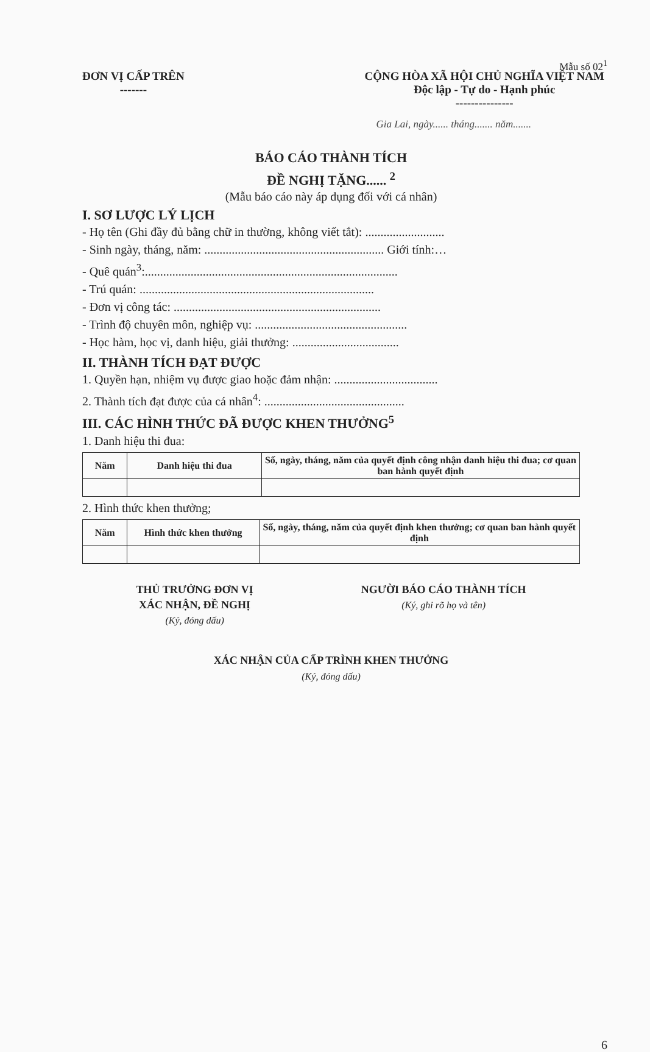Mẫu số 02<sup>1</sup>
ĐƠN VỊ CẤP TRÊN
-------
CỘNG HÒA XÃ HỘI CHỦ NGHĨA VIỆT NAM
Độc lập - Tự do - Hạnh phúc
---------------
Gia Lai, ngày...... tháng....... năm.......
BÁO CÁO THÀNH TÍCH
ĐỀ NGHỊ TẶNG...... <sup>2</sup>
(Mẫu báo cáo này áp dụng đối với cá nhân)
I. SƠ LƯỢC LÝ LỊCH
- Họ tên (Ghi đầy đủ bằng chữ in thường, không viết tắt): ..........................
- Sinh ngày, tháng, năm: ........................................................... Giới tính:…
- Quê quán<sup>3</sup>:...................................................................................
- Trú quán: .............................................................................
- Đơn vị công tác: ....................................................................
- Trình độ chuyên môn, nghiệp vụ: ..................................................
- Học hàm, học vị, danh hiệu, giải thưởng: ...................................
II. THÀNH TÍCH ĐẠT ĐƯỢC
1. Quyền hạn, nhiệm vụ được giao hoặc đảm nhận: ..................................
2. Thành tích đạt được của cá nhân<sup>4</sup>: ..............................................
III. CÁC HÌNH THỨC ĐÃ ĐƯỢC KHEN THƯỞNG<sup>5</sup>
1. Danh hiệu thi đua:
| Năm | Danh hiệu thi đua | Số, ngày, tháng, năm của quyết định công nhận danh hiệu thi đua; cơ quan ban hành quyết định |
| --- | --- | --- |
2. Hình thức khen thưởng;
| Năm | Hình thức khen thưởng | Số, ngày, tháng, năm của quyết định khen thưởng; cơ quan ban hành quyết định |
| --- | --- | --- |
THỦ TRƯỞNG ĐƠN VỊ
XÁC NHẬN, ĐỀ NGHỊ
(Ký, đóng dấu)
NGƯỜI BÁO CÁO THÀNH TÍCH
(Ký, ghi rõ họ và tên)
XÁC NHẬN CỦA CẤP TRÌNH KHEN THƯỞNG
(Ký, đóng dấu)
6